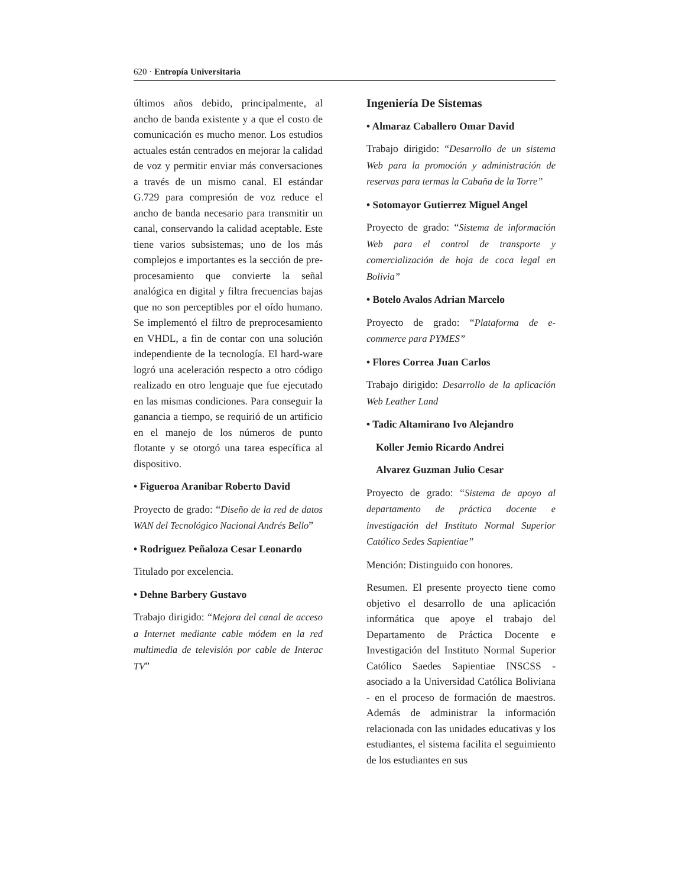620 · Entropía Universitaria
últimos años debido, principalmente, al ancho de banda existente y a que el costo de comunicación es mucho menor. Los estudios actuales están centrados en mejorar la calidad de voz y permitir enviar más conversaciones a través de un mismo canal. El estándar G.729 para compresión de voz reduce el ancho de banda necesario para transmitir un canal, conservando la calidad aceptable. Este tiene varios subsistemas; uno de los más complejos e importantes es la sección de pre-procesamiento que convierte la señal analógica en digital y filtra frecuencias bajas que no son perceptibles por el oído humano. Se implementó el filtro de preprocesamiento en VHDL, a fin de contar con una solución independiente de la tecnología. El hard-ware logró una aceleración respecto a otro código realizado en otro lenguaje que fue ejecutado en las mismas condiciones. Para conseguir la ganancia a tiempo, se requirió de un artificio en el manejo de los números de punto flotante y se otorgó una tarea específica al dispositivo.
• Figueroa Aranibar Roberto David
Proyecto de grado: “Diseño de la red de datos WAN del Tecnológico Nacional Andrés Bello”
• Rodriguez Peñaloza Cesar Leonardo
Titulado por excelencia.
• Dehne Barbery Gustavo
Trabajo dirigido: “Mejora del canal de acceso a Internet mediante cable módem en la red multimedia de televisión por cable de Interac TV”
Ingeniería De Sistemas
• Almaraz Caballero Omar David
Trabajo dirigido: “Desarrollo de un sistema Web para la promoción y administración de reservas para termas la Cabaña de la Torre”
• Sotomayor Gutierrez Miguel Angel
Proyecto de grado: “Sistema de información Web para el control de transporte y comercialización de hoja de coca legal en Bolivia”
• Botelo Avalos Adrian Marcelo
Proyecto de grado: “Plataforma de e-commerce para PYMES”
• Flores Correa Juan Carlos
Trabajo dirigido: Desarrollo de la aplicación Web Leather Land
• Tadic Altamirano Ivo Alejandro
Koller Jemio Ricardo Andrei
Alvarez Guzman Julio Cesar
Proyecto de grado: “Sistema de apoyo al departamento de práctica docente e investigación del Instituto Normal Superior Católico Sedes Sapientiae”
Mención: Distinguido con honores.
Resumen. El presente proyecto tiene como objetivo el desarrollo de una aplicación informática que apoye el trabajo del Departamento de Práctica Docente e Investigación del Instituto Normal Superior Católico Saedes Sapientiae INSCSS - asociado a la Universidad Católica Boliviana - en el proceso de formación de maestros. Además de administrar la información relacionada con las unidades educativas y los estudiantes, el sistema facilita el seguimiento de los estudiantes en sus